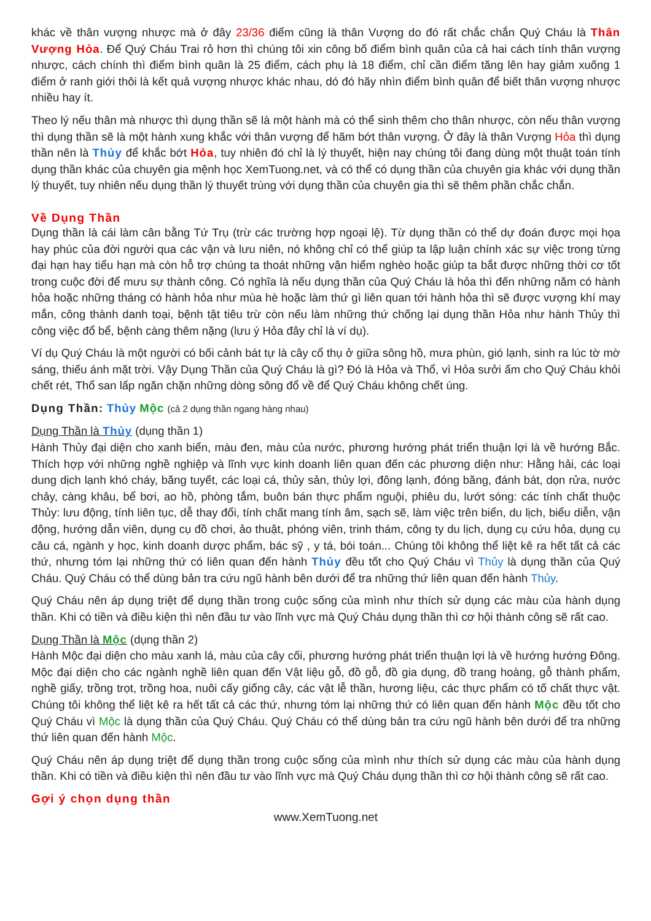khác về thân vượng nhược mà ở đây 23/36 điểm cũng là thân Vượng do đó rất chắc chắn Quý Cháu là Thân Vượng Hỏa. Để Quý Cháu Trai rỏ hơn thì chúng tôi xin công bố điểm bình quân của cả hai cách tính thân vượng nhược, cách chính thì điểm bình quân là 25 điểm, cách phụ là 18 điểm, chỉ cần điểm tăng lên hay giảm xuống 1 điểm ở ranh giới thôi là kết quả vượng nhược khác nhau, dó đó hãy nhìn điểm bình quân để biết thân vượng nhược nhiều hay ít.
Theo lý nếu thân mà nhược thì dụng thần sẽ là một hành mà có thể sinh thêm cho thân nhược, còn nếu thân vượng thì dụng thần sẽ là một hành xung khắc với thân vượng để hãm bớt thân vượng. Ở đây là thân Vượng Hỏa thì dụng thần nên là Thủy để khắc bớt Hỏa, tuy nhiên đó chỉ là lý thuyết, hiện nay chúng tôi đang dùng một thuật toán tính dụng thần khác của chuyên gia mệnh học XemTuong.net, và có thể có dụng thần của chuyên gia khác với dụng thần lý thuyết, tuy nhiên nếu dụng thần lý thuyết trùng với dụng thần của chuyên gia thì sẽ thêm phần chắc chắn.
Về Dụng Thần
Dụng thần là cái làm cân bằng Tứ Trụ (trừ các trường hợp ngoại lệ). Từ dụng thần có thể dự đoán được mọi họa hay phúc của đời người qua các vận và lưu niên, nó không chỉ có thể giúp ta lập luận chính xác sự việc trong từng đại hạn hay tiểu hạn mà còn hỗ trợ chúng ta thoát những vận hiểm nghèo hoặc giúp ta bắt được những thời cơ tốt trong cuộc đời để mưu sự thành công. Có nghĩa là nếu dụng thần của Quý Cháu là hỏa thì đến những năm có hành hỏa hoặc những tháng có hành hỏa như mùa hè hoặc làm thứ gì liên quan tới hành hỏa thì sẽ được vượng khí may mắn, công thành danh toại, bệnh tật tiêu trừ còn nếu làm những thứ chống lại dụng thần Hỏa như hành Thủy thì công việc đổ bể, bệnh càng thêm nặng (lưu ý Hỏa đây chỉ là ví dụ).
Ví dụ Quý Cháu là một người có bối cảnh bát tự là cây cổ thụ ở giữa sông hồ, mưa phùn, gió lạnh, sinh ra lúc tờ mờ sáng, thiếu ánh mặt trời. Vậy Dụng Thần của Quý Cháu là gì? Đó là Hỏa và Thổ, vì Hỏa sưởi ấm cho Quý Cháu khỏi chết rét, Thổ san lấp ngăn chặn những dòng sông đổ về để Quý Cháu không chết úng.
Dụng Thần: Thủy Mộc (cả 2 dụng thần ngang hàng nhau)
Dụng Thần là Thủy (dụng thần 1)
Hành Thủy đại diện cho xanh biển, màu đen, màu của nước, phương hướng phát triển thuận lợi là về hướng Bắc. Thích hợp với những nghề nghiệp và lĩnh vực kinh doanh liên quan đến các phương diện như: Hằng hải, các loại dung dịch lạnh khó cháy, băng tuyết, các loại cá, thủy sản, thủy lợi, đông lạnh, đóng băng, đánh bát, dọn rửa, nước chảy, càng khâu, bể bơi, ao hồ, phòng tắm, buôn bán thực phẩm nguội, phiêu du, lướt sóng: các tính chất thuộc Thủy: lưu động, tính liên tục, dễ thay đổi, tính chất mang tính âm, sạch sẽ, làm việc trên biển, du lịch, biểu diễn, vận động, hướng dẫn viên, dụng cụ đồ chơi, ảo thuật, phóng viên, trinh thám, công ty du lịch, dụng cụ cứu hỏa, dụng cụ câu cá, ngành y học, kinh doanh dược phẩm, bác sỹ , y tá, bói toán... Chúng tôi không thể liệt kê ra hết tất cả các thứ, nhưng tóm lại những thứ có liên quan đến hành Thủy đều tốt cho Quý Cháu vì Thủy là dụng thần của Quý Cháu. Quý Cháu có thể dùng bản tra cứu ngũ hành bên dưới để tra những thứ liên quan đến hành Thủy.
Quý Cháu nên áp dụng triệt để dụng thần trong cuộc sống của mình như thích sử dụng các màu của hành dụng thần. Khi có tiền và điều kiện thì nên đầu tư vào lĩnh vực mà Quý Cháu dụng thần thì cơ hội thành công sẽ rất cao.
Dụng Thần là Mộc (dụng thần 2)
Hành Mộc đại diện cho màu xanh lá, màu của cây cối, phương hướng phát triển thuận lợi là về hướng hướng Đông. Mộc đại diện cho các ngành nghề liên quan đến Vật liệu gỗ, đồ gỗ, đồ gia dụng, đồ trang hoàng, gỗ thành phẩm, nghề giấy, trồng trọt, trồng hoa, nuôi cấy giống cây, các vật lễ thần, hương liệu, các thực phẩm có tố chất thực vật. Chúng tôi không thể liệt kê ra hết tất cả các thứ, nhưng tóm lại những thứ có liên quan đến hành Mộc đều tốt cho Quý Cháu vì Mộc là dụng thần của Quý Cháu. Quý Cháu có thể dùng bản tra cứu ngũ hành bên dưới để tra những thứ liên quan đến hành Mộc.
Quý Cháu nên áp dụng triệt để dụng thần trong cuộc sống của mình như thích sử dụng các màu của hành dụng thần. Khi có tiền và điều kiện thì nên đầu tư vào lĩnh vực mà Quý Cháu dụng thần thì cơ hội thành công sẽ rất cao.
Gợi ý chọn dụng thần
www.XemTuong.net